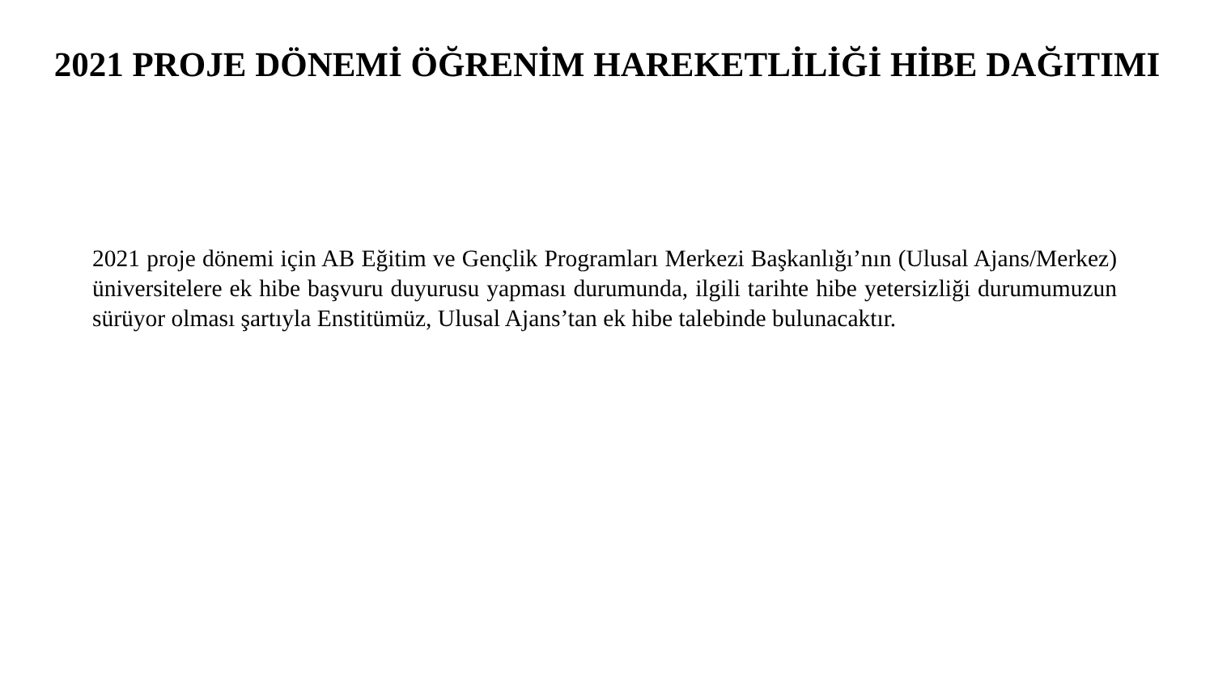2021 PROJE DÖNEMİ ÖĞRENİM HAREKETLİLİĞİ HİBE DAĞITIMI
2021 proje dönemi için AB Eğitim ve Gençlik Programları Merkezi Başkanlığı’nın (Ulusal Ajans/Merkez) üniversitelere ek hibe başvuru duyurusu yapması durumunda, ilgili tarihte hibe yetersizliği durumumuzun sürüyor olması şartıyla Enstitümüz, Ulusal Ajans’tan ek hibe talebinde bulunacaktır.